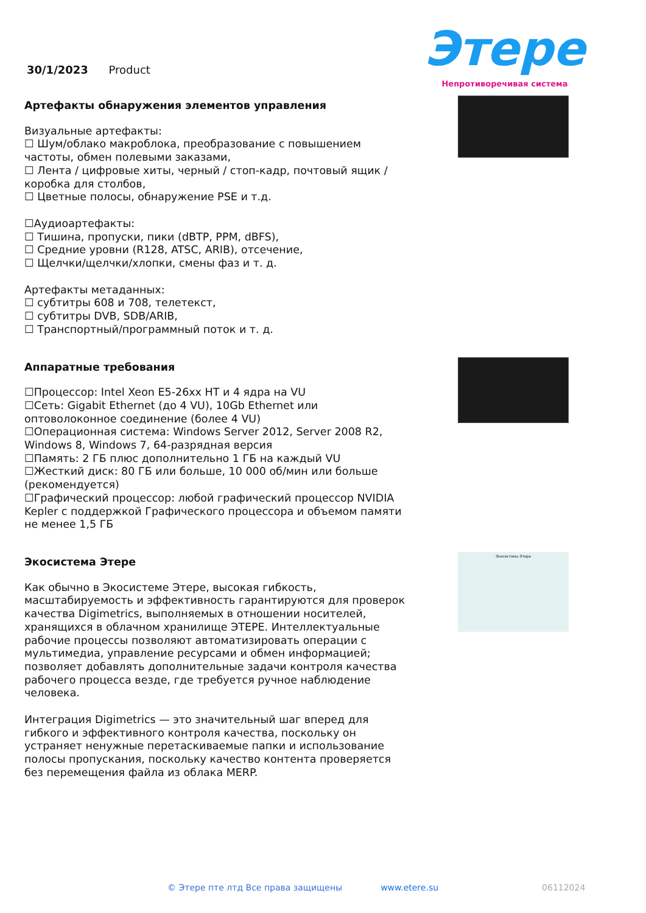30/1/2023 Product
Этере
Непротиворечивая система
Артефакты обнаружения элементов управления
Визуальные артефакты:
☐ Шум/облако макроблока, преобразование с повышением частоты, обмен полевыми заказами,
☐ Лента / цифровые хиты, черный / стоп-кадр, почтовый ящик / коробка для столбов,
☐ Цветные полосы, обнаружение PSE и т.д.
☐Аудиоартефакты:
☐ Тишина, пропуски, пики (dBTP, PPM, dBFS),
☐ Средние уровни (R128, ATSC, ARIB), отсечение,
☐ Щелчки/щелчки/хлопки, смены фаз и т. д.
Артефакты метаданных:
☐ субтитры 608 и 708, телетекст,
☐ субтитры DVB, SDB/ARIB,
☐ Транспортный/программный поток и т. д.
Аппаратные требования
☐Процессор: Intel Xeon E5-26xx HT и 4 ядра на VU
☐Сеть: Gigabit Ethernet (до 4 VU), 10Gb Ethernet или оптоволоконное соединение (более 4 VU)
☐Операционная система: Windows Server 2012, Server 2008 R2, Windows 8, Windows 7, 64-разрядная версия
☐Память: 2 ГБ плюс дополнительно 1 ГБ на каждый VU
☐Жесткий диск: 80 ГБ или больше, 10 000 об/мин или больше (рекомендуется)
☐Графический процессор: любой графический процессор NVIDIA Kepler с поддержкой Графического процессора и объемом памяти не менее 1,5 ГБ
Экосистема Этере
Как обычно в Экосистеме Этере, высокая гибкость, масштабируемость и эффективность гарантируются для проверок качества Digimetrics, выполняемых в отношении носителей, хранящихся в облачном хранилище ЭТЕРЕ. Интеллектуальные рабочие процессы позволяют автоматизировать операции с мультимедиа, управление ресурсами и обмен информацией; позволяет добавлять дополнительные задачи контроля качества рабочего процесса везде, где требуется ручное наблюдение человека.
Интеграция Digimetrics — это значительный шаг вперед для гибкого и эффективного контроля качества, поскольку он устраняет ненужные перетаскиваемые папки и использование полосы пропускания, поскольку качество контента проверяется без перемещения файла из облака MERP.
Экосистема Этере
© Этере пте лтд Все права защищены www.etere.su 06112024